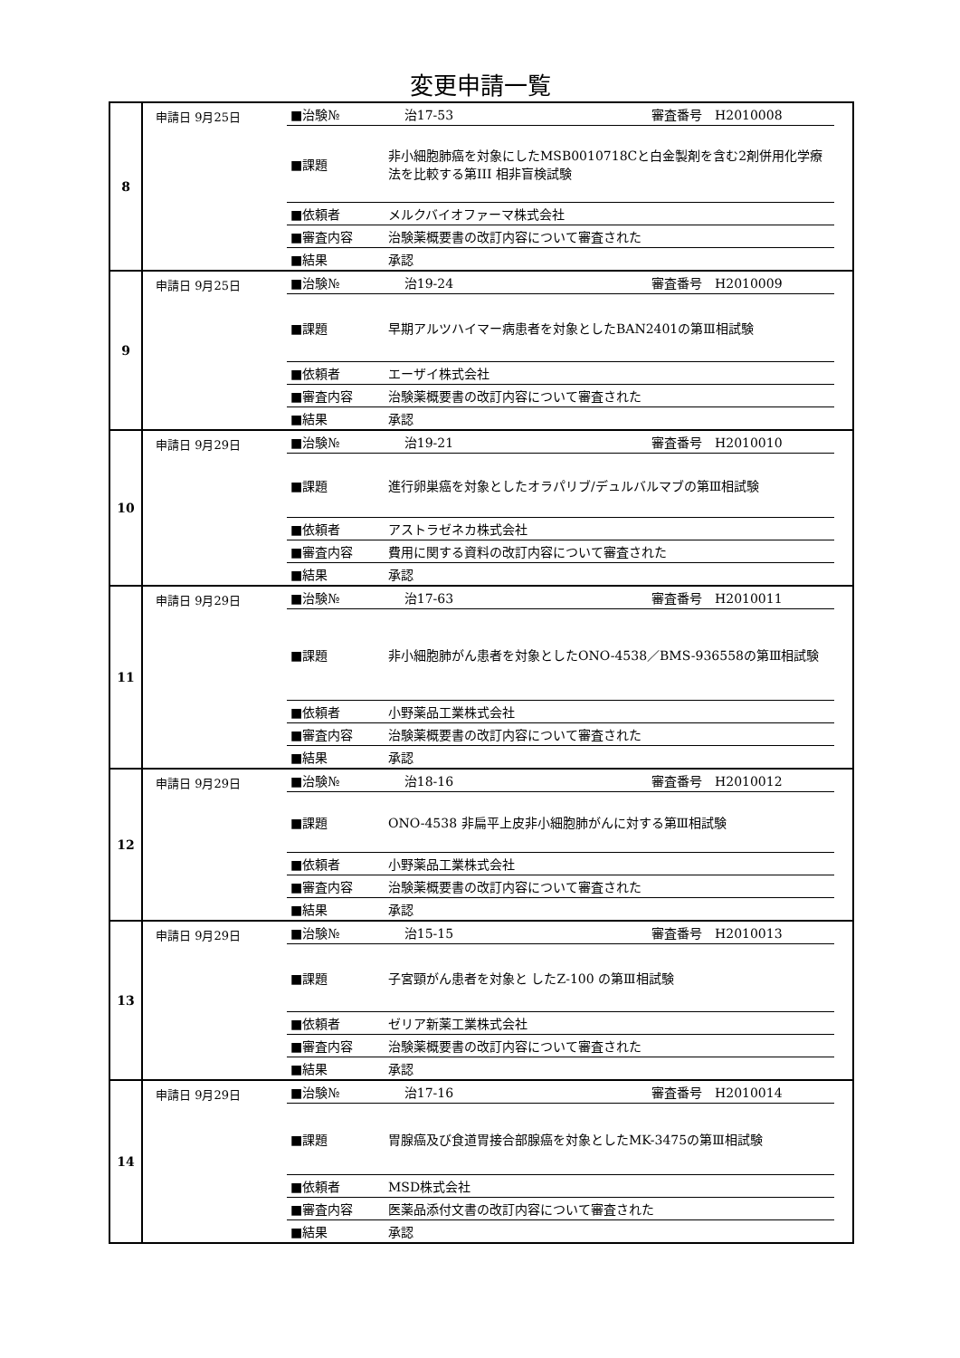変更申請一覧
| 8 | 申請日 9月25日 | / ■治験№ / 治17-53 審査番号 H2010008 / / ■課題 / 非小細胞肺癌を対象にしたMSB0010718Cと白金製剤を含む2剤併用化学療法を比較する第III 相非盲検試験 / / ■依頼者 / メルクバイオファーマ株式会社 / / ■審査内容 / 治験薬概要書の改訂内容について審査された / / ■結果 / 承認 / |
| 9 | 申請日 9月25日 | / ■治験№ / 治19-24 審査番号 H2010009 / / ■課題 / 早期アルツハイマー病患者を対象としたBAN2401の第Ⅲ相試験 / / ■依頼者 / エーザイ株式会社 / / ■審査内容 / 治験薬概要書の改訂内容について審査された / / ■結果 / 承認 / |
| 10 | 申請日 9月29日 | / ■治験№ / 治19-21 審査番号 H2010010 / / ■課題 / 進行卵巣癌を対象としたオラパリブ/デュルバルマブの第Ⅲ相試験 / / ■依頼者 / アストラゼネカ株式会社 / / ■審査内容 / 費用に関する資料の改訂内容について審査された / / ■結果 / 承認 / |
| 11 | 申請日 9月29日 | / ■治験№ / 治17-63 審査番号 H2010011 / / ■課題 / 非小細胞肺がん患者を対象としたONO-4538／BMS-936558の第Ⅲ相試験 / / ■依頼者 / 小野薬品工業株式会社 / / ■審査内容 / 治験薬概要書の改訂内容について審査された / / ■結果 / 承認 / |
| 12 | 申請日 9月29日 | / ■治験№ / 治18-16 審査番号 H2010012 / / ■課題 / ONO-4538 非扁平上皮非小細胞肺がんに対する第Ⅲ相試験 / / ■依頼者 / 小野薬品工業株式会社 / / ■審査内容 / 治験薬概要書の改訂内容について審査された / / ■結果 / 承認 / |
| 13 | 申請日 9月29日 | / ■治験№ / 治15-15 審査番号 H2010013 / / ■課題 / 子宮頸がん患者を対象と したZ-100 の第Ⅲ相試験 / / ■依頼者 / ゼリア新薬工業株式会社 / / ■審査内容 / 治験薬概要書の改訂内容について審査された / / ■結果 / 承認 / |
| 14 | 申請日 9月29日 | / ■治験№ / 治17-16 審査番号 H2010014 / / ■課題 / 胃腺癌及び食道胃接合部腺癌を対象としたMK-3475の第Ⅲ相試験 / / ■依頼者 / MSD株式会社 / / ■審査内容 / 医薬品添付文書の改訂内容について審査された / / ■結果 / 承認 / |